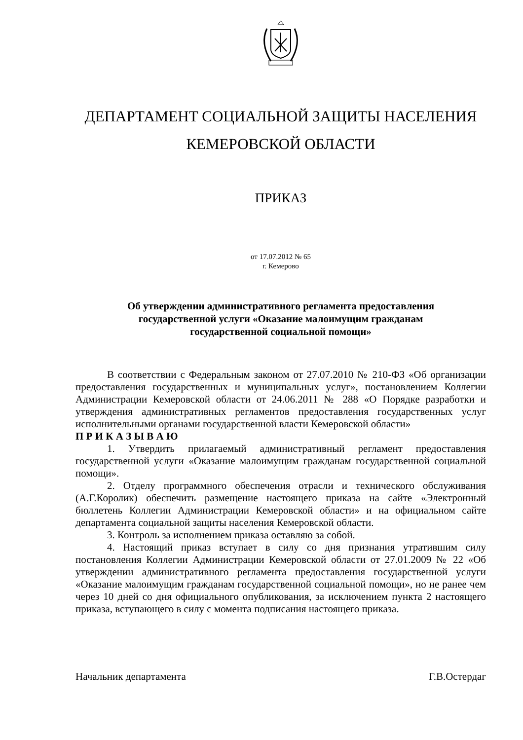ДЕПАРТАМЕНТ СОЦИАЛЬНОЙ ЗАЩИТЫ НАСЕЛЕНИЯ
КЕМЕРОВСКОЙ ОБЛАСТИ
ПРИКАЗ
от 17.07.2012 № 65
г. Кемерово
Об утверждении административного регламента предоставления
государственной услуги «Оказание малоимущим гражданам
государственной социальной помощи»
В соответствии с Федеральным законом от 27.07.2010 № 210-ФЗ «Об организации предоставления государственных и муниципальных услуг», постановлением Коллегии Администрации Кемеровской области от 24.06.2011 № 288 «О Порядке разработки и утверждения административных регламентов предоставления государственных услуг исполнительными органами государственной власти Кемеровской области»
П Р И К А З Ы В А Ю
1. Утвердить прилагаемый административный регламент предоставления государственной услуги «Оказание малоимущим гражданам государственной социальной помощи».
2. Отделу программного обеспечения отрасли и технического обслуживания (А.Г.Королик) обеспечить размещение настоящего приказа на сайте «Электронный бюллетень Коллегии Администрации Кемеровской области» и на официальном сайте департамента социальной защиты населения Кемеровской области.
3. Контроль за исполнением приказа оставляю за собой.
4. Настоящий приказ вступает в силу со дня признания утратившим силу постановления Коллегии Администрации Кемеровской области от 27.01.2009 № 22 «Об утверждении административного регламента предоставления государственной услуги «Оказание малоимущим гражданам государственной социальной помощи», но не ранее чем через 10 дней со дня официального опубликования, за исключением пункта 2 настоящего приказа, вступающего в силу с момента подписания настоящего приказа.
Начальник департамента Г.В.Остердаг